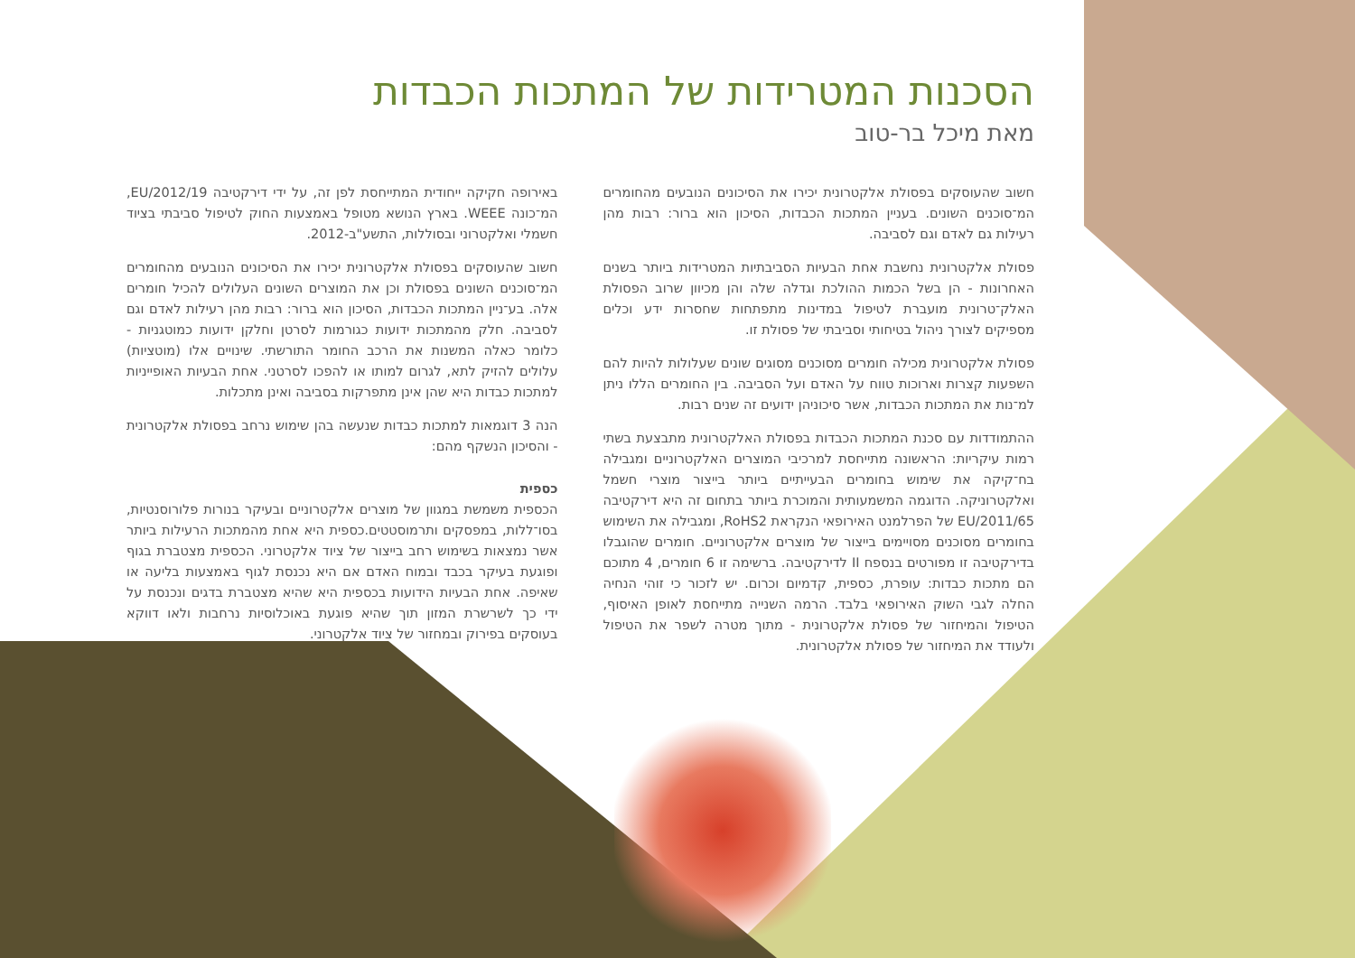הסכנות המטרידות של המתכות הכבדות
מאת מיכל בר-טוב
חשוב שהעוסקים בפסולת אלקטרונית יכירו את הסיכונים הנובעים מהחומרים המ־סוכנים השונים. בעניין המתכות הכבדות, הסיכון הוא ברור: רבות מהן רעילות גם לאדם וגם לסביבה.
פסולת אלקטרונית נחשבת אחת הבעיות הסביבתיות המטרידות ביותר בשנים האחרונות - הן בשל הכמות ההולכת וגדלה שלה והן מכיוון שרוב הפסולת האלק־טרונית מועברת לטיפול במדינות מתפתחות שחסרות ידע וכלים מספיקים לצורך ניהול בטיחותי וסביבתי של פסולת זו.
פסולת אלקטרונית מכילה חומרים מסוכנים מסוגים שונים שעלולות להיות להם השפעות קצרות וארוכות טווח על האדם ועל הסביבה. בין החומרים הללו ניתן למ־נות את המתכות הכבדות, אשר סיכוניהן ידועים זה שנים רבות.
ההתמודדות עם סכנת המתכות הכבדות בפסולת האלקטרונית מתבצעת בשתי רמות עיקריות: הראשונה מתייחסת למרכיבי המוצרים האלקטרוניים ומגבילה בח־קיקה את שימוש בחומרים הבעייתיים ביותר בייצור מוצרי חשמל ואלקטרוניקה. הדוגמה המשמעותית והמוכרת ביותר בתחום זה היא דירקטיבה EU/2011/65 של הפרלמנט האירופאי הנקראת RoHS2, ומגבילה את השימוש בחומרים מסוכנים מסויימים בייצור של מוצרים אלקטרוניים. חומרים שהוגבלו בדירקטיבה זו מפורטים בנספח II לדירקטיבה. ברשימה זו 6 חומרים, 4 מתוכם הם מתכות כבדות: עופרת, כספית, קדמיום וכרום. יש לזכור כי זוהי הנחיה החלה לגבי השוק האירופאי בלבד. הרמה השנייה מתייחסת לאופן האיסוף, הטיפול והמיחזור של פסולת אלקטרונית - מתוך מטרה לשפר את הטיפול ולעודד את המיחזור של פסולת אלקטרונית.
באירופה חקיקה ייחודית המתייחסת לפן זה, על ידי דירקטיבה EU/2012/19, המ־כונה WEEE. בארץ הנושא מטופל באמצעות החוק לטיפול סביבתי בציוד חשמלי ואלקטרוני ובסוללות, התשע"ב-2012.
חשוב שהעוסקים בפסולת אלקטרונית יכירו את הסיכונים הנובעים מהחומרים המ־סוכנים השונים בפסולת וכן את המוצרים השונים העלולים להכיל חומרים אלה. בע־ניין המתכות הכבדות, הסיכון הוא ברור: רבות מהן רעילות לאדם וגם לסביבה. חלק מהמתכות ידועות כגורמות לסרטן וחלקן ידועות כמוטגניות - כלומר כאלה המשנות את הרכב החומר התורשתי. שינויים אלו (מוטציות) עלולים להזיק לתא, לגרום למותו או להפכו לסרטני. אחת הבעיות האופייניות למתכות כבדות היא שהן אינן מתפרקות בסביבה ואינן מתכלות.
הנה 3 דוגמאות למתכות כבדות שנעשה בהן שימוש נרחב בפסולת אלקטרונית - והסיכון הנשקף מהם:
כספית
הכספית משמשת במגוון של מוצרים אלקטרוניים ובעיקר בנורות פלורוסנטיות, בסו־ללות, במפסקים ותרמוסטטים.כספית היא אחת מהמתכות הרעילות ביותר אשר נמצאות בשימוש רחב בייצור של ציוד אלקטרוני. הכספית מצטברת בגוף ופוגעת בעיקר בכבד ובמוח האדם אם היא נכנסת לגוף באמצעות בליעה או שאיפה. אחת הבעיות הידועות בכספית היא שהיא מצטברת בדגים ונכנסת על ידי כך לשרשרת המזון תוך שהיא פוגעת באוכלוסיות נרחבות ולאו דווקא בעוסקים בפירוק ובמחזור של ציוד אלקטרוני.